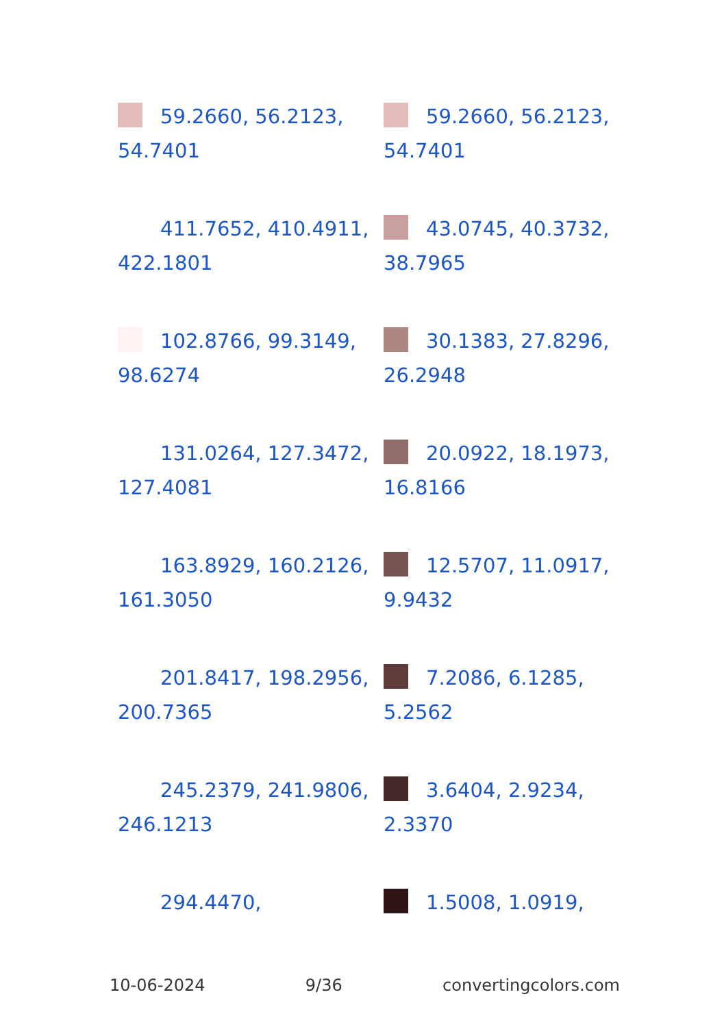59.2660, 56.2123, 54.7401
59.2660, 56.2123, 54.7401
411.7652, 410.4911, 422.1801
43.0745, 40.3732, 38.7965
102.8766, 99.3149, 98.6274
30.1383, 27.8296, 26.2948
131.0264, 127.3472, 127.4081
20.0922, 18.1973, 16.8166
163.8929, 160.2126, 161.3050
12.5707, 11.0917, 9.9432
201.8417, 198.2956, 200.7365
7.2086, 6.1285, 5.2562
245.2379, 241.9806, 246.1213
3.6404, 2.9234, 2.3370
294.4470,
1.5008, 1.0919,
10-06-2024 9/36 convertingcolors.com